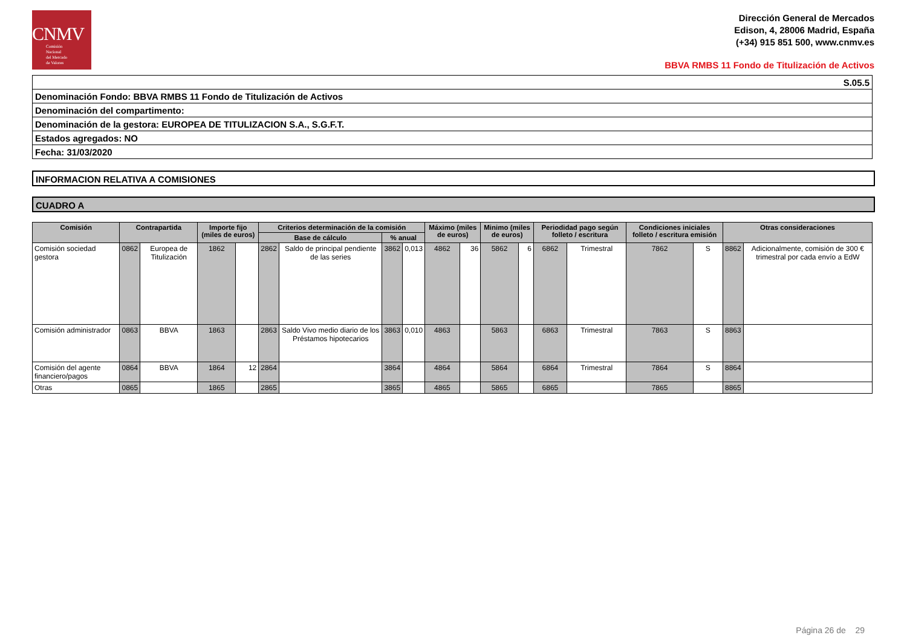CNMV
Comisión
Nacional
del Mercado
de Valores
Dirección General de Mercados
Edison, 4, 28006 Madrid, España
(+34) 915 851 500, www.cnmv.es
BBVA RMBS 11 Fondo de Titulización de Activos
| S.05.5 |
| Denominación Fondo: BBVA RMBS 11 Fondo de Titulización de Activos |
| Denominación del compartimento: |
| Denominación de la gestora: EUROPEA DE TITULIZACION S.A., S.G.F.T. |
| Estados agregados: NO |
| Fecha: 31/03/2020 |
INFORMACION RELATIVA A COMISIONES
CUADRO A
| Comisión | Contrapartida | | Importe fijo (miles de euros) | | Criterios determinación de la comisión | | | | Máximo (miles de euros) | | Minimo (miles de euros) | | Periodidad pago según folleto / escritura | | Condiciones iniciales folleto / escritura emisión | | Otras consideraciones | |
| --- | --- | --- | --- | --- | --- | --- | --- | --- | --- | --- | --- | --- | --- | --- | --- | --- | --- | --- |
| | | | | | Base de cálculo | | % anual | | | | | | | | | | | |
| Comisión sociedad gestora | 0862 | Europea de Titulización | 1862 | | 2862 | Saldo de principal pendiente de las series | 3862 | 0,013 | 4862 | 36 | 5862 | 6 | 6862 | Trimestral | 7862 | S | 8862 | Adicionalmente, comisión de 300 € trimestral por cada envío a EdW |
| Comisión administrador | 0863 | BBVA | 1863 | | 2863 | Saldo Vivo medio diario de los Préstamos hipotecarios | 3863 | 0,010 | 4863 | | 5863 | | 6863 | Trimestral | 7863 | S | 8863 | |
| Comisión del agente financiero/pagos | 0864 | BBVA | 1864 | 12 | 2864 | | 3864 | | 4864 | | 5864 | | 6864 | Trimestral | 7864 | S | 8864 | |
| Otras | 0865 | | 1865 | | 2865 | | 3865 | | 4865 | | 5865 | | 6865 | | 7865 | | 8865 | |
Página 26 de 29